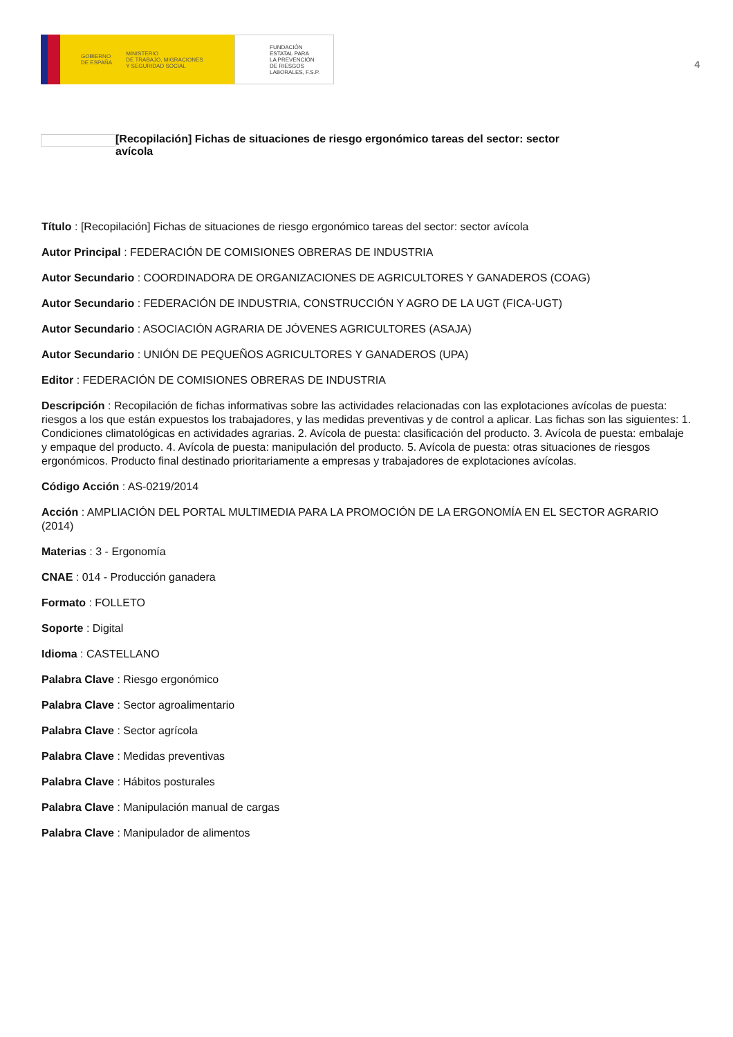GOBIERNO
DE ESPAÑA MINISTERIO
DE TRABAJO, MIGRACIONES
Y SEGURIDAD SOCIAL
FUNDACIÓN
ESTATAL PARA
LA PREVENCIÓN
DE RIESGOS
LABORALES, F.S.P.
4
[Recopilación] Fichas de situaciones de riesgo ergonómico tareas del sector: sector avícola
Título : [Recopilación] Fichas de situaciones de riesgo ergonómico tareas del sector: sector avícola
Autor Principal : FEDERACIÓN DE COMISIONES OBRERAS DE INDUSTRIA
Autor Secundario : COORDINADORA DE ORGANIZACIONES DE AGRICULTORES Y GANADEROS (COAG)
Autor Secundario : FEDERACIÓN DE INDUSTRIA, CONSTRUCCIÓN Y AGRO DE LA UGT (FICA-UGT)
Autor Secundario : ASOCIACIÓN AGRARIA DE JÓVENES AGRICULTORES (ASAJA)
Autor Secundario : UNIÓN DE PEQUEÑOS AGRICULTORES Y GANADEROS (UPA)
Editor : FEDERACIÓN DE COMISIONES OBRERAS DE INDUSTRIA
Descripción : Recopilación de fichas informativas sobre las actividades relacionadas con las explotaciones avícolas de puesta: riesgos a los que están expuestos los trabajadores, y las medidas preventivas y de control a aplicar. Las fichas son las siguientes: 1. Condiciones climatológicas en actividades agrarias. 2. Avícola de puesta: clasificación del producto. 3. Avícola de puesta: embalaje y empaque del producto. 4. Avícola de puesta: manipulación del producto. 5. Avícola de puesta: otras situaciones de riesgos ergonómicos. Producto final destinado prioritariamente a empresas y trabajadores de explotaciones avícolas.
Código Acción : AS-0219/2014
Acción : AMPLIACIÓN DEL PORTAL MULTIMEDIA PARA LA PROMOCIÓN DE LA ERGONOMÍA EN EL SECTOR AGRARIO (2014)
Materias : 3 - Ergonomía
CNAE : 014 - Producción ganadera
Formato : FOLLETO
Soporte : Digital
Idioma : CASTELLANO
Palabra Clave : Riesgo ergonómico
Palabra Clave : Sector agroalimentario
Palabra Clave : Sector agrícola
Palabra Clave : Medidas preventivas
Palabra Clave : Hábitos posturales
Palabra Clave : Manipulación manual de cargas
Palabra Clave : Manipulador de alimentos